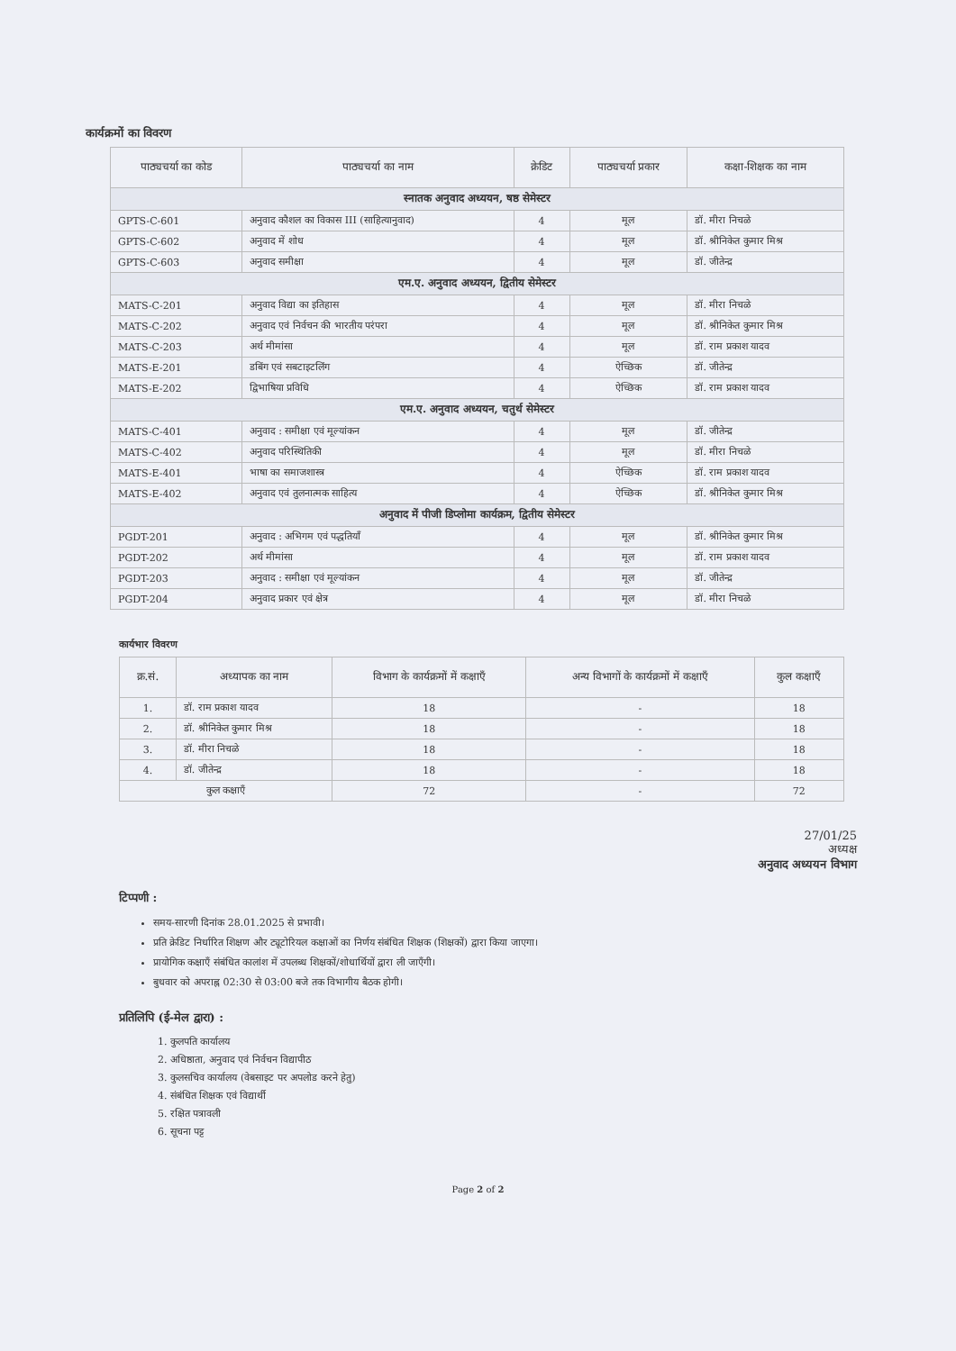कार्यक्रमों का विवरण
| पाठ्यचर्या का कोड | पाठ्यचर्या का नाम | क्रेडिट | पाठ्यचर्या प्रकार | कक्षा-शिक्षक का नाम |
| --- | --- | --- | --- | --- |
| स्नातक अनुवाद अध्ययन, षष्ठ सेमेस्टर | | | | |
| GPTS-C-601 | अनुवाद कौशल का विकास III (साहित्यानुवाद) | 4 | मूल | डॉ. मीरा निचळे |
| GPTS-C-602 | अनुवाद में शोध | 4 | मूल | डॉ. श्रीनिकेत कुमार मिश्र |
| GPTS-C-603 | अनुवाद समीक्षा | 4 | मूल | डॉ. जीतेन्द्र |
| एम.ए. अनुवाद अध्ययन, द्वितीय सेमेस्टर | | | | |
| MATS-C-201 | अनुवाद विद्या का इतिहास | 4 | मूल | डॉ. मीरा निचळे |
| MATS-C-202 | अनुवाद एवं निर्वचन की भारतीय परंपरा | 4 | मूल | डॉ. श्रीनिकेत कुमार मिश्र |
| MATS-C-203 | अर्थ मीमांसा | 4 | मूल | डॉ. राम प्रकाश यादव |
| MATS-E-201 | डबिंग एवं सबटाइटलिंग | 4 | ऐच्छिक | डॉ. जीतेन्द्र |
| MATS-E-202 | द्विभाषिया प्रविधि | 4 | ऐच्छिक | डॉ. राम प्रकाश यादव |
| एम.ए. अनुवाद अध्ययन, चतुर्थ सेमेस्टर | | | | |
| MATS-C-401 | अनुवाद : समीक्षा एवं मूल्यांकन | 4 | मूल | डॉ. जीतेन्द्र |
| MATS-C-402 | अनुवाद परिस्थितिकी | 4 | मूल | डॉ. मीरा निचळे |
| MATS-E-401 | भाषा का समाजशास्त्र | 4 | ऐच्छिक | डॉ. राम प्रकाश यादव |
| MATS-E-402 | अनुवाद एवं तुलनात्मक साहित्य | 4 | ऐच्छिक | डॉ. श्रीनिकेत कुमार मिश्र |
| अनुवाद में पीजी डिप्लोमा कार्यक्रम, द्वितीय सेमेस्टर | | | | |
| PGDT-201 | अनुवाद : अभिगम एवं पद्धतियाँ | 4 | मूल | डॉ. श्रीनिकेत कुमार मिश्र |
| PGDT-202 | अर्थ मीमांसा | 4 | मूल | डॉ. राम प्रकाश यादव |
| PGDT-203 | अनुवाद : समीक्षा एवं मूल्यांकन | 4 | मूल | डॉ. जीतेन्द्र |
| PGDT-204 | अनुवाद प्रकार एवं क्षेत्र | 4 | मूल | डॉ. मीरा निचळे |
कार्यभार विवरण
| क्र.सं. | अध्यापक का नाम | विभाग के कार्यक्रमों में कक्षाएँ | अन्य विभागों के कार्यक्रमों में कक्षाएँ | कुल कक्षाएँ |
| --- | --- | --- | --- | --- |
| 1. | डॉ. राम प्रकाश यादव | 18 | - | 18 |
| 2. | डॉ. श्रीनिकेत कुमार मिश्र | 18 | - | 18 |
| 3. | डॉ. मीरा निचळे | 18 | - | 18 |
| 4. | डॉ. जीतेन्द्र | 18 | - | 18 |
| कुल कक्षाएँ | | 72 | - | 72 |
27/01/25
अध्यक्ष
अनुवाद अध्ययन विभाग
टिप्पणी :
समय-सारणी दिनांक 28.01.2025 से प्रभावी।
प्रति क्रेडिट निर्धारित शिक्षण और ट्यूटोरियल कक्षाओं का निर्णय संबंधित शिक्षक (शिक्षकों) द्वारा किया जाएगा।
प्रायोगिक कक्षाएँ संबंधित कालांश में उपलब्ध शिक्षकों/शोधार्थियों द्वारा ली जाएँगी।
बुधवार को अपराह्न 02:30 से 03:00 बजे तक विभागीय बैठक होगी।
प्रतिलिपि (ई-मेल द्वारा) :
1. कुलपति कार्यालय
2. अधिष्ठाता, अनुवाद एवं निर्वचन विद्यापीठ
3. कुलसचिव कार्यालय (वेबसाइट पर अपलोड करने हेतु)
4. संबंधित शिक्षक एवं विद्यार्थी
5. रक्षित पत्रावली
6. सूचना पट्ट
Page 2 of 2